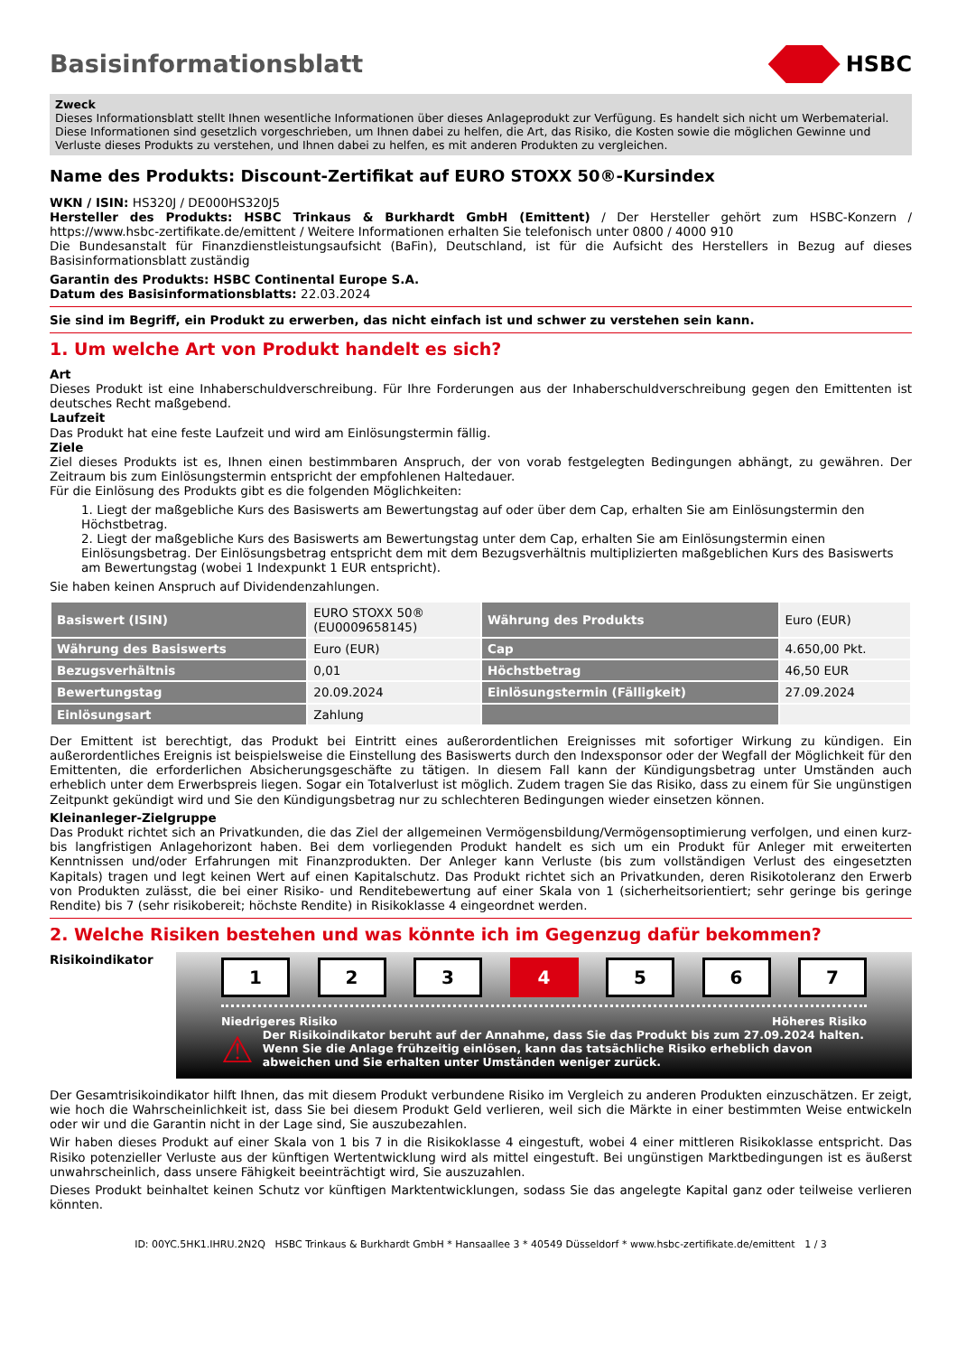Basisinformationsblatt HSBC
Zweck
Dieses Informationsblatt stellt Ihnen wesentliche Informationen über dieses Anlageprodukt zur Verfügung. Es handelt sich nicht um Werbematerial. Diese Informationen sind gesetzlich vorgeschrieben, um Ihnen dabei zu helfen, die Art, das Risiko, die Kosten sowie die möglichen Gewinne und Verluste dieses Produkts zu verstehen, und Ihnen dabei zu helfen, es mit anderen Produkten zu vergleichen.
Name des Produkts: Discount-Zertifikat auf EURO STOXX 50®-Kursindex
WKN / ISIN: HS320J / DE000HS320J5
Hersteller des Produkts: HSBC Trinkaus & Burkhardt GmbH (Emittent) / Der Hersteller gehört zum HSBC-Konzern / https://www.hsbc-zertifikate.de/emittent / Weitere Informationen erhalten Sie telefonisch unter 0800 / 4000 910
Die Bundesanstalt für Finanzdienstleistungsaufsicht (BaFin), Deutschland, ist für die Aufsicht des Herstellers in Bezug auf dieses Basisinformationsblatt zuständig
Garantin des Produkts: HSBC Continental Europe S.A.
Datum des Basisinformationsblatts: 22.03.2024
Sie sind im Begriff, ein Produkt zu erwerben, das nicht einfach ist und schwer zu verstehen sein kann.
1. Um welche Art von Produkt handelt es sich?
Art
Dieses Produkt ist eine Inhaberschuldverschreibung. Für Ihre Forderungen aus der Inhaberschuldverschreibung gegen den Emittenten ist deutsches Recht maßgebend.
Laufzeit
Das Produkt hat eine feste Laufzeit und wird am Einlösungstermin fällig.
Ziele
Ziel dieses Produkts ist es, Ihnen einen bestimmbaren Anspruch, der von vorab festgelegten Bedingungen abhängt, zu gewähren. Der Zeitraum bis zum Einlösungstermin entspricht der empfohlenen Haltedauer.
Für die Einlösung des Produkts gibt es die folgenden Möglichkeiten:
1. Liegt der maßgebliche Kurs des Basiswerts am Bewertungstag auf oder über dem Cap, erhalten Sie am Einlösungstermin den Höchstbetrag.
2. Liegt der maßgebliche Kurs des Basiswerts am Bewertungstag unter dem Cap, erhalten Sie am Einlösungstermin einen Einlösungsbetrag. Der Einlösungsbetrag entspricht dem mit dem Bezugsverhältnis multiplizierten maßgeblichen Kurs des Basiswerts am Bewertungstag (wobei 1 Indexpunkt 1 EUR entspricht).
Sie haben keinen Anspruch auf Dividendenzahlungen.
| Basiswert (ISIN) | EURO STOXX 50® (EU0009658145) | Währung des Produkts | Euro (EUR) |
| Währung des Basiswerts | Euro (EUR) | Cap | 4.650,00 Pkt. |
| Bezugsverhältnis | 0,01 | Höchstbetrag | 46,50 EUR |
| Bewertungstag | 20.09.2024 | Einlösungstermin (Fälligkeit) | 27.09.2024 |
| Einlösungsart | Zahlung | | |
Der Emittent ist berechtigt, das Produkt bei Eintritt eines außerordentlichen Ereignisses mit sofortiger Wirkung zu kündigen. Ein außerordentliches Ereignis ist beispielsweise die Einstellung des Basiswerts durch den Indexsponsor oder der Wegfall der Möglichkeit für den Emittenten, die erforderlichen Absicherungsgeschäfte zu tätigen. In diesem Fall kann der Kündigungsbetrag unter Umständen auch erheblich unter dem Erwerbspreis liegen. Sogar ein Totalverlust ist möglich. Zudem tragen Sie das Risiko, dass zu einem für Sie ungünstigen Zeitpunkt gekündigt wird und Sie den Kündigungsbetrag nur zu schlechteren Bedingungen wieder einsetzen können.
Kleinanleger-Zielgruppe
Das Produkt richtet sich an Privatkunden, die das Ziel der allgemeinen Vermögensbildung/Vermögensoptimierung verfolgen, und einen kurz- bis langfristigen Anlagehorizont haben. Bei dem vorliegenden Produkt handelt es sich um ein Produkt für Anleger mit erweiterten Kenntnissen und/oder Erfahrungen mit Finanzprodukten. Der Anleger kann Verluste (bis zum vollständigen Verlust des eingesetzten Kapitals) tragen und legt keinen Wert auf einen Kapitalschutz. Das Produkt richtet sich an Privatkunden, deren Risikotoleranz den Erwerb von Produkten zulässt, die bei einer Risiko- und Renditebewertung auf einer Skala von 1 (sicherheitsorientiert; sehr geringe bis geringe Rendite) bis 7 (sehr risikobereit; höchste Rendite) in Risikoklasse 4 eingeordnet werden.
2. Welche Risiken bestehen und was könnte ich im Gegenzug dafür bekommen?
Risikoindikator
1 2 3 4 5 6 7
Niedrigeres Risiko Höheres Risiko
⚠ Der Risikoindikator beruht auf der Annahme, dass Sie das Produkt bis zum 27.09.2024 halten. Wenn Sie die Anlage frühzeitig einlösen, kann das tatsächliche Risiko erheblich davon abweichen und Sie erhalten unter Umständen weniger zurück.
Der Gesamtrisikoindikator hilft Ihnen, das mit diesem Produkt verbundene Risiko im Vergleich zu anderen Produkten einzuschätzen. Er zeigt, wie hoch die Wahrscheinlichkeit ist, dass Sie bei diesem Produkt Geld verlieren, weil sich die Märkte in einer bestimmten Weise entwickeln oder wir und die Garantin nicht in der Lage sind, Sie auszubezahlen.
Wir haben dieses Produkt auf einer Skala von 1 bis 7 in die Risikoklasse 4 eingestuft, wobei 4 einer mittleren Risikoklasse entspricht. Das Risiko potenzieller Verluste aus der künftigen Wertentwicklung wird als mittel eingestuft. Bei ungünstigen Marktbedingungen ist es äußerst unwahrscheinlich, dass unsere Fähigkeit beeinträchtigt wird, Sie auszuzahlen.
Dieses Produkt beinhaltet keinen Schutz vor künftigen Marktentwicklungen, sodass Sie das angelegte Kapital ganz oder teilweise verlieren könnten.
ID: 00YC.5HK1.IHRU.2N2Q HSBC Trinkaus & Burkhardt GmbH * Hansaallee 3 * 40549 Düsseldorf * www.hsbc-zertifikate.de/emittent 1 / 3